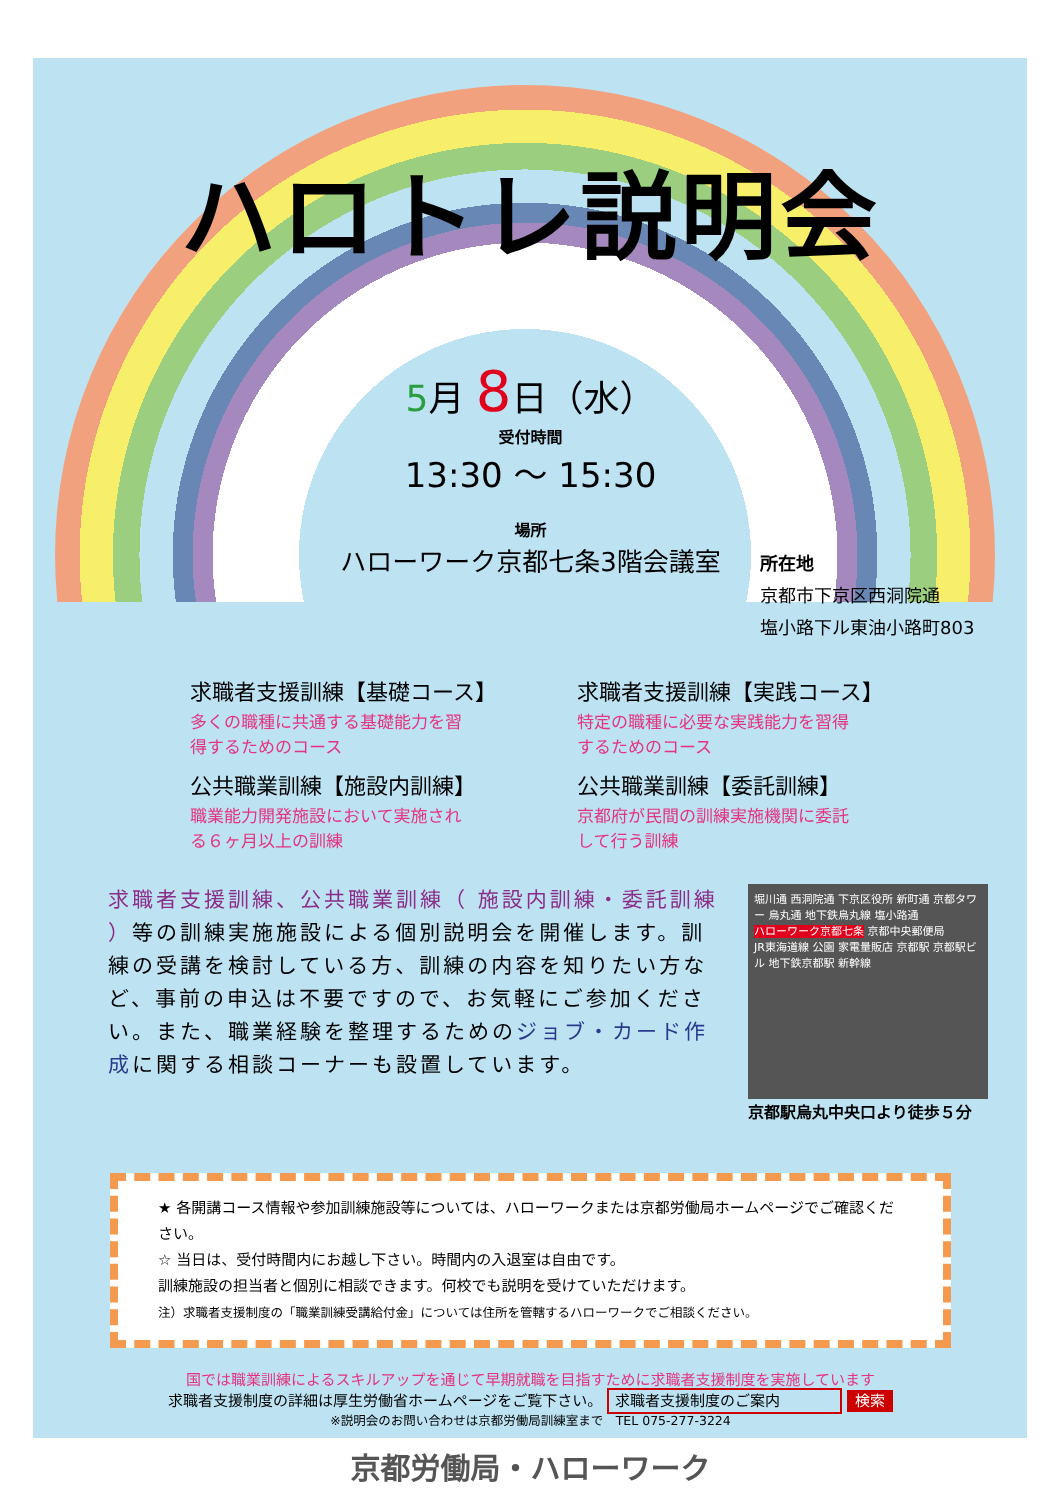ハロトレ説明会
5月 8日（水）
受付時間
13:30 ～ 15:30
場所
ハローワーク京都七条3階会議室
所在地
京都市下京区西洞院通
塩小路下ル東油小路町803
求職者支援訓練【基礎コース】
多くの職種に共通する基礎能力を習得するためのコース
公共職業訓練【施設内訓練】
職業能力開発施設において実施される６ヶ月以上の訓練
求職者支援訓練【実践コース】
特定の職種に必要な実践能力を習得するためのコース
公共職業訓練【委託訓練】
京都府が民間の訓練実施機関に委託して行う訓練
求職者支援訓練、公共職業訓練（ 施設内訓練・委託訓練 ）等の訓練実施施設による個別説明会を開催します。訓練の受講を検討している方、訓練の内容を知りたい方など、事前の申込は不要ですので、お気軽にご参加ください。また、職業経験を整理するためのジョブ・カード作成に関する相談コーナーも設置しています。
堀川通 西洞院通 下京区役所 新町通 京都タワー 烏丸通 地下鉄烏丸線 塩小路通
ハローワーク京都七条 京都中央郵便局
JR東海道線 公園 家電量販店 京都駅 京都駅ビル 地下鉄京都駅 新幹線
京都駅烏丸中央口より徒歩５分
★ 各開講コース情報や参加訓練施設等については、ハローワークまたは京都労働局ホームページでご確認ください。
☆ 当日は、受付時間内にお越し下さい。時間内の入退室は自由です。
訓練施設の担当者と個別に相談できます。何校でも説明を受けていただけます。
注）求職者支援制度の「職業訓練受講給付金」については住所を管轄するハローワークでご相談ください。
国では職業訓練によるスキルアップを通じて早期就職を目指すために求職者支援制度を実施しています
求職者支援制度の詳細は厚生労働省ホームページをご覧下さい。 求職者支援制度のご案内 検索
※説明会のお問い合わせは京都労働局訓練室まで　TEL 075-277-3224
京都労働局・ハローワーク